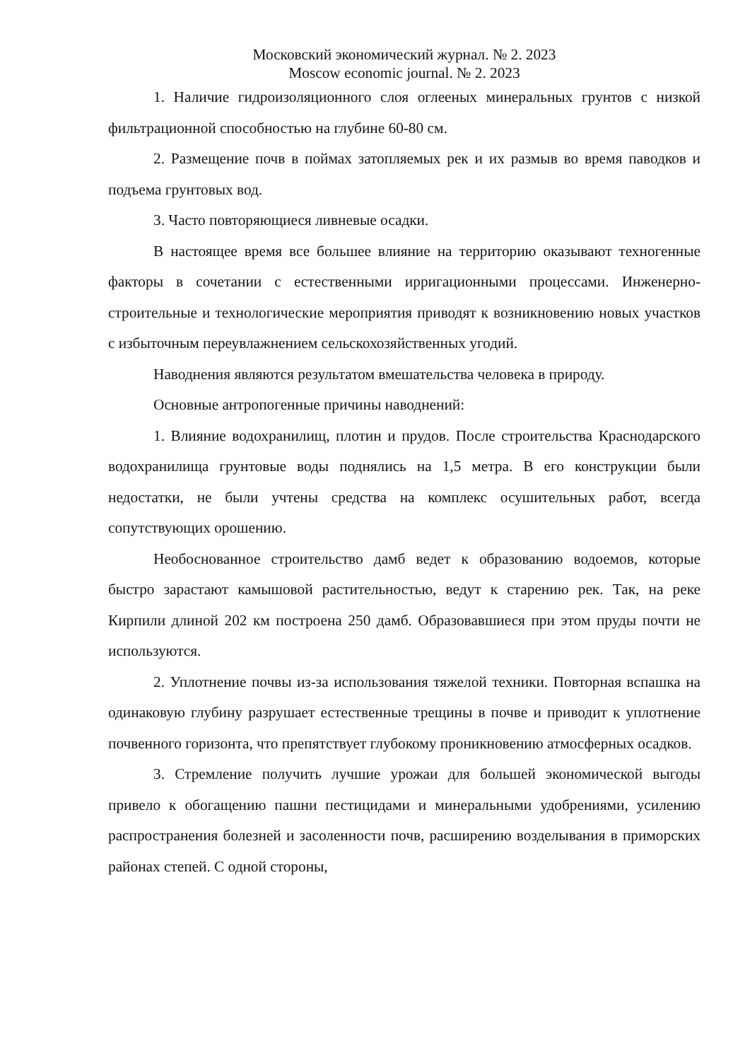Московский экономический журнал. № 2. 2023
Moscow economic journal. № 2. 2023
1. Наличие гидроизоляционного слоя оглееных минеральных грунтов с низкой фильтрационной способностью на глубине 60-80 см.
2. Размещение почв в поймах затопляемых рек и их размыв во время паводков и подъема грунтовых вод.
3. Часто повторяющиеся ливневые осадки.
В настоящее время все большее влияние на территорию оказывают техногенные факторы в сочетании с естественными ирригационными процессами. Инженерно-строительные и технологические мероприятия приводят к возникновению новых участков с избыточным переувлажнением сельскохозяйственных угодий.
Наводнения являются результатом вмешательства человека в природу.
Основные антропогенные причины наводнений:
1. Влияние водохранилищ, плотин и прудов. После строительства Краснодарского водохранилища грунтовые воды поднялись на 1,5 метра. В его конструкции были недостатки, не были учтены средства на комплекс осушительных работ, всегда сопутствующих орошению.
Необоснованное строительство дамб ведет к образованию водоемов, которые быстро зарастают камышовой растительностью, ведут к старению рек. Так, на реке Кирпили длиной 202 км построена 250 дамб. Образовавшиеся при этом пруды почти не используются.
2. Уплотнение почвы из-за использования тяжелой техники. Повторная вспашка на одинаковую глубину разрушает естественные трещины в почве и приводит к уплотнение почвенного горизонта, что препятствует глубокому проникновению атмосферных осадков.
3. Стремление получить лучшие урожаи для большей экономической выгоды привело к обогащению пашни пестицидами и минеральными удобрениями, усилению распространения болезней и засоленности почв, расширению возделывания в приморских районах степей. С одной стороны,